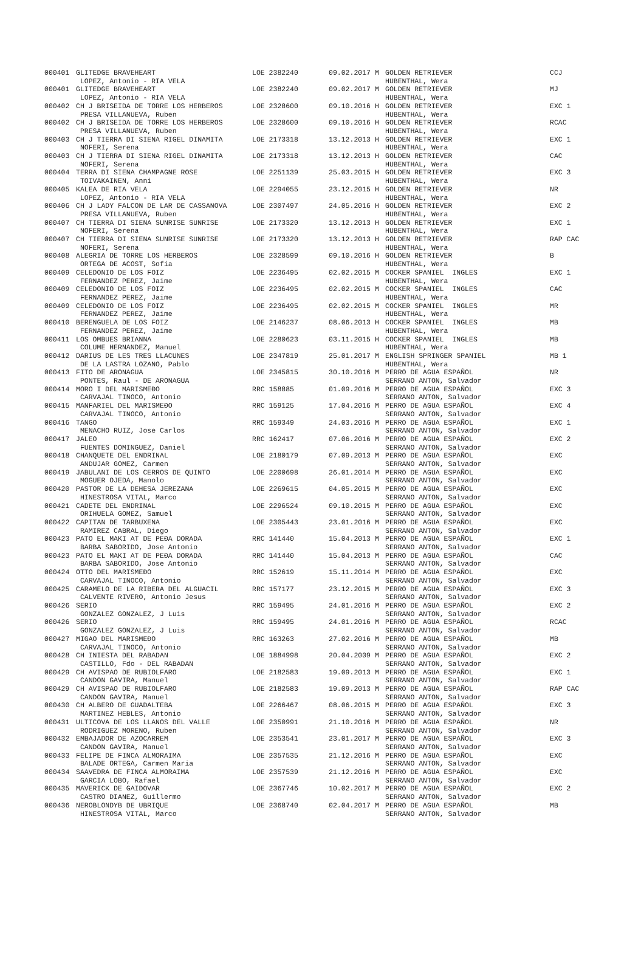| 000401 | GLITEDGE BRAVEHEART | LOE 2382240 | 09.02.2017 M | GOLDEN RETRIEVER | CCJ |
| | LOPEZ, Antonio - RIA VELA | | | HUBENTHAL, Wera | |
| 000401 | GLITEDGE BRAVEHEART | LOE 2382240 | 09.02.2017 M | GOLDEN RETRIEVER | MJ |
| | LOPEZ, Antonio - RIA VELA | | | HUBENTHAL, Wera | |
| 000402 | CH J BRISEIDA DE TORRE LOS HERBEROS | LOE 2328600 | 09.10.2016 H | GOLDEN RETRIEVER | EXC 1 |
| | PRESA VILLANUEVA, Ruben | | | HUBENTHAL, Wera | |
| 000402 | CH J BRISEIDA DE TORRE LOS HERBEROS | LOE 2328600 | 09.10.2016 H | GOLDEN RETRIEVER | RCAC |
| | PRESA VILLANUEVA, Ruben | | | HUBENTHAL, Wera | |
| 000403 | CH J TIERRA DI SIENA RIGEL DINAMITA | LOE 2173318 | 13.12.2013 H | GOLDEN RETRIEVER | EXC 1 |
| | NOFERI, Serena | | | HUBENTHAL, Wera | |
| 000403 | CH J TIERRA DI SIENA RIGEL DINAMITA | LOE 2173318 | 13.12.2013 H | GOLDEN RETRIEVER | CAC |
| | NOFERI, Serena | | | HUBENTHAL, Wera | |
| 000404 | TERRA DI SIENA CHAMPAGNE ROSE | LOE 2251139 | 25.03.2015 H | GOLDEN RETRIEVER | EXC 3 |
| | TOIVAKAINEN, Anni | | | HUBENTHAL, Wera | |
| 000405 | KALEA DE RIA VELA | LOE 2294055 | 23.12.2015 H | GOLDEN RETRIEVER | NR |
| | LOPEZ, Antonio - RIA VELA | | | HUBENTHAL, Wera | |
| 000406 | CH J LADY FALCON DE LAR DE CASSANOVA | LOE 2307497 | 24.05.2016 H | GOLDEN RETRIEVER | EXC 2 |
| | PRESA VILLANUEVA, Ruben | | | HUBENTHAL, Wera | |
| 000407 | CH TIERRA DI SIENA SUNRISE SUNRISE | LOE 2173320 | 13.12.2013 H | GOLDEN RETRIEVER | EXC 1 |
| | NOFERI, Serena | | | HUBENTHAL, Wera | |
| 000407 | CH TIERRA DI SIENA SUNRISE SUNRISE | LOE 2173320 | 13.12.2013 H | GOLDEN RETRIEVER | RAP CAC |
| | NOFERI, Serena | | | HUBENTHAL, Wera | |
| 000408 | ALEGRIA DE TORRE LOS HERBEROS | LOE 2328599 | 09.10.2016 H | GOLDEN RETRIEVER | B |
| | ORTEGA DE ACOST, Sofia | | | HUBENTHAL, Wera | |
| 000409 | CELEDONIO DE LOS FOIZ | LOE 2236495 | 02.02.2015 M | COCKER SPANIEL INGLES | EXC 1 |
| | FERNANDEZ PEREZ, Jaime | | | HUBENTHAL, Wera | |
| 000409 | CELEDONIO DE LOS FOIZ | LOE 2236495 | 02.02.2015 M | COCKER SPANIEL INGLES | CAC |
| | FERNANDEZ PEREZ, Jaime | | | HUBENTHAL, Wera | |
| 000409 | CELEDONIO DE LOS FOIZ | LOE 2236495 | 02.02.2015 M | COCKER SPANIEL INGLES | MR |
| | FERNANDEZ PEREZ, Jaime | | | HUBENTHAL, Wera | |
| 000410 | BERENGUELA DE LOS FOIZ | LOE 2146237 | 08.06.2013 H | COCKER SPANIEL INGLES | MB |
| | FERNANDEZ PEREZ, Jaime | | | HUBENTHAL, Wera | |
| 000411 | LOS OMBUES BRIANNA | LOE 2280623 | 03.11.2015 H | COCKER SPANIEL INGLES | MB |
| | COLUME HERNANDEZ, Manuel | | | HUBENTHAL, Wera | |
| 000412 | DARIUS DE LES TRES LLACUNES | LOE 2347819 | 25.01.2017 M | ENGLISH SPRINGER SPANIEL | MB 1 |
| | DE LA LASTRA LOZANO, Pablo | | | HUBENTHAL, Wera | |
| 000413 | FITO DE ARONAGUA | LOE 2345815 | 30.10.2016 M | PERRO DE AGUA ESPAÑOL | NR |
| | PONTES, Raul - DE ARONAGUA | | | SERRANO ANTON, Salvador | |
| 000414 | MORO I DEL MARISMEĐO | RRC 158885 | 01.09.2016 M | PERRO DE AGUA ESPAÑOL | EXC 3 |
| | CARVAJAL TINOCO, Antonio | | | SERRANO ANTON, Salvador | |
| 000415 | MANFARIEL DEL MARISMEĐO | RRC 159125 | 17.04.2016 M | PERRO DE AGUA ESPAÑOL | EXC 4 |
| | CARVAJAL TINOCO, Antonio | | | SERRANO ANTON, Salvador | |
| 000416 | TANGO | RRC 159349 | 24.03.2016 M | PERRO DE AGUA ESPAÑOL | EXC 1 |
| | MENACHO RUIZ, Jose Carlos | | | SERRANO ANTON, Salvador | |
| 000417 | JALEO | RRC 162417 | 07.06.2016 M | PERRO DE AGUA ESPAÑOL | EXC 2 |
| | FUENTES DOMINGUEZ, Daniel | | | SERRANO ANTON, Salvador | |
| 000418 | CHANQUETE DEL ENDRINAL | LOE 2180179 | 07.09.2013 M | PERRO DE AGUA ESPAÑOL | EXC |
| | ANDUJAR GOMEZ, Carmen | | | SERRANO ANTON, Salvador | |
| 000419 | JABULANI DE LOS CERROS DE QUINTO | LOE 2200698 | 26.01.2014 M | PERRO DE AGUA ESPAÑOL | EXC |
| | MOGUER OJEDA, Manolo | | | SERRANO ANTON, Salvador | |
| 000420 | PASTOR DE LA DEHESA JEREZANA | LOE 2269615 | 04.05.2015 M | PERRO DE AGUA ESPAÑOL | EXC |
| | HINESTROSA VITAL, Marco | | | SERRANO ANTON, Salvador | |
| 000421 | CADETE DEL ENDRINAL | LOE 2296524 | 09.10.2015 M | PERRO DE AGUA ESPAÑOL | EXC |
| | ORIHUELA GOMEZ, Samuel | | | SERRANO ANTON, Salvador | |
| 000422 | CAPITAN DE TARBUXENA | LOE 2305443 | 23.01.2016 M | PERRO DE AGUA ESPAÑOL | EXC |
| | RAMIREZ CABRAL, Diego | | | SERRANO ANTON, Salvador | |
| 000423 | PATO EL MAKI AT DE PEĐA DORADA | RRC 141440 | 15.04.2013 M | PERRO DE AGUA ESPAÑOL | EXC 1 |
| | BARBA SABORIDO, Jose Antonio | | | SERRANO ANTON, Salvador | |
| 000423 | PATO EL MAKI AT DE PEĐA DORADA | RRC 141440 | 15.04.2013 M | PERRO DE AGUA ESPAÑOL | CAC |
| | BARBA SABORIDO, Jose Antonio | | | SERRANO ANTON, Salvador | |
| 000424 | OTTO DEL MARISMEĐO | RRC 152619 | 15.11.2014 M | PERRO DE AGUA ESPAÑOL | EXC |
| | CARVAJAL TINOCO, Antonio | | | SERRANO ANTON, Salvador | |
| 000425 | CARAMELO DE LA RIBERA DEL ALGUACIL | RRC 157177 | 23.12.2015 M | PERRO DE AGUA ESPAÑOL | EXC 3 |
| | CALVENTE RIVERO, Antonio Jesus | | | SERRANO ANTON, Salvador | |
| 000426 | SERIO | RRC 159495 | 24.01.2016 M | PERRO DE AGUA ESPAÑOL | EXC 2 |
| | GONZALEZ GONZALEZ, J Luis | | | SERRANO ANTON, Salvador | |
| 000426 | SERIO | RRC 159495 | 24.01.2016 M | PERRO DE AGUA ESPAÑOL | RCAC |
| | GONZALEZ GONZALEZ, J Luis | | | SERRANO ANTON, Salvador | |
| 000427 | MIGAO DEL MARISMEĐO | RRC 163263 | 27.02.2016 M | PERRO DE AGUA ESPAÑOL | MB |
| | CARVAJAL TINOCO, Antonio | | | SERRANO ANTON, Salvador | |
| 000428 | CH INIESTA DEL RABADAN | LOE 1884998 | 20.04.2009 M | PERRO DE AGUA ESPAÑOL | EXC 2 |
| | CASTILLO, Fdo - DEL RABADAN | | | SERRANO ANTON, Salvador | |
| 000429 | CH AVISPAO DE RUBIOLFARO | LOE 2182583 | 19.09.2013 M | PERRO DE AGUA ESPAÑOL | EXC 1 |
| | CANDON GAVIRA, Manuel | | | SERRANO ANTON, Salvador | |
| 000429 | CH AVISPAO DE RUBIOLFARO | LOE 2182583 | 19.09.2013 M | PERRO DE AGUA ESPAÑOL | RAP CAC |
| | CANDON GAVIRA, Manuel | | | SERRANO ANTON, Salvador | |
| 000430 | CH ALBERO DE GUADALTEBA | LOE 2266467 | 08.06.2015 M | PERRO DE AGUA ESPAÑOL | EXC 3 |
| | MARTINEZ HEBLES, Antonio | | | SERRANO ANTON, Salvador | |
| 000431 | ULTICOVA DE LOS LLANOS DEL VALLE | LOE 2350991 | 21.10.2016 M | PERRO DE AGUA ESPAÑOL | NR |
| | RODRIGUEZ MORENO, Ruben | | | SERRANO ANTON, Salvador | |
| 000432 | EMBAJADOR DE AZOCARREM | LOE 2353541 | 23.01.2017 M | PERRO DE AGUA ESPAÑOL | EXC 3 |
| | CANDON GAVIRA, Manuel | | | SERRANO ANTON, Salvador | |
| 000433 | FELIPE DE FINCA ALMORAIMA | LOE 2357535 | 21.12.2016 M | PERRO DE AGUA ESPAÑOL | EXC |
| | BALADE ORTEGA, Carmen Maria | | | SERRANO ANTON, Salvador | |
| 000434 | SAAVEDRA DE FINCA ALMORAIMA | LOE 2357539 | 21.12.2016 M | PERRO DE AGUA ESPAÑOL | EXC |
| | GARCIA LOBO, Rafael | | | SERRANO ANTON, Salvador | |
| 000435 | MAVERICK DE GAIDOVAR | LOE 2367746 | 10.02.2017 M | PERRO DE AGUA ESPAÑOL | EXC 2 |
| | CASTRO DIANEZ, Guillermo | | | SERRANO ANTON, Salvador | |
| 000436 | NEROBLONDYB DE UBRIQUE | LOE 2368740 | 02.04.2017 M | PERRO DE AGUA ESPAÑOL | MB |
| | HINESTROSA VITAL, Marco | | | SERRANO ANTON, Salvador | |